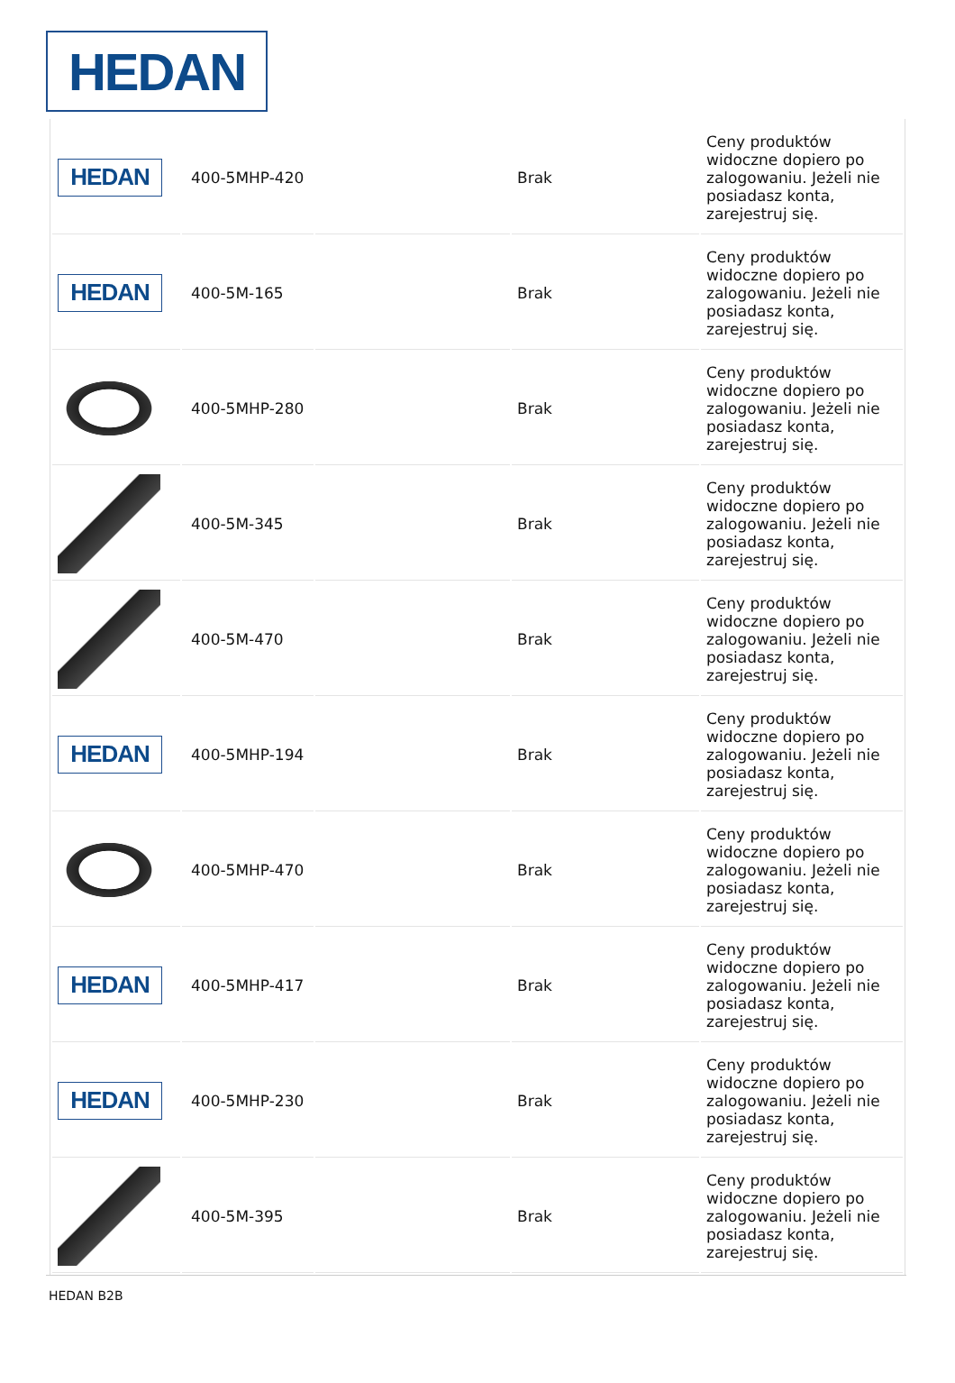HEDAN
| HEDAN | 400-5MHP-420 | | Brak | Ceny produktów widoczne dopiero po zalogowaniu. Jeżeli nie posiadasz konta, zarejestruj się. |
| HEDAN | 400-5M-165 | | Brak | Ceny produktów widoczne dopiero po zalogowaniu. Jeżeli nie posiadasz konta, zarejestruj się. |
| | 400-5MHP-280 | | Brak | Ceny produktów widoczne dopiero po zalogowaniu. Jeżeli nie posiadasz konta, zarejestruj się. |
| | 400-5M-345 | | Brak | Ceny produktów widoczne dopiero po zalogowaniu. Jeżeli nie posiadasz konta, zarejestruj się. |
| | 400-5M-470 | | Brak | Ceny produktów widoczne dopiero po zalogowaniu. Jeżeli nie posiadasz konta, zarejestruj się. |
| HEDAN | 400-5MHP-194 | | Brak | Ceny produktów widoczne dopiero po zalogowaniu. Jeżeli nie posiadasz konta, zarejestruj się. |
| | 400-5MHP-470 | | Brak | Ceny produktów widoczne dopiero po zalogowaniu. Jeżeli nie posiadasz konta, zarejestruj się. |
| HEDAN | 400-5MHP-417 | | Brak | Ceny produktów widoczne dopiero po zalogowaniu. Jeżeli nie posiadasz konta, zarejestruj się. |
| HEDAN | 400-5MHP-230 | | Brak | Ceny produktów widoczne dopiero po zalogowaniu. Jeżeli nie posiadasz konta, zarejestruj się. |
| | 400-5M-395 | | Brak | Ceny produktów widoczne dopiero po zalogowaniu. Jeżeli nie posiadasz konta, zarejestruj się. |
HEDAN B2B